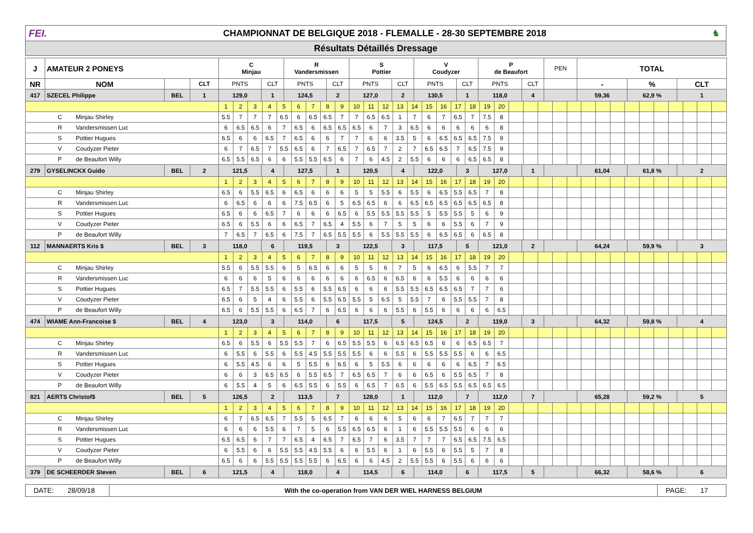FEI.
CHAMPIONNAT DE BELGIQUE 2018 - FLEMALLE - 28-30 SEPTEMBRE 2018
♞
Résultats Détaillés Dressage
| J | AMATEUR 2 PONEYS | | | C Minjau | | R Vandersmissen | | S Pottier | | V Coudyzer | | P de Beaufort | | PEN | TOTAL | | |
| NR | NOM | | CLT | PNTS | CLT | PNTS | CLT | PNTS | CLT | PNTS | CLT | PNTS | CLT | | - | % | CLT |
| 417 | SZECEL Philippe | BEL | 1 | 129,0 | 1 | 124,5 | 2 | 127,0 | 2 | 130,5 | 1 | 118,0 | 4 | | 59,36 | 62,9 % | 1 |
| | | | | / 1 / 2 / 3 / 4 / 5 / 6 / 7 / 8 / 9 / 10 / 11 / 12 / 13 / 14 / 15 / 16 / 17 / 18 / 19 / 20 / / / / / / / / / / / / / / / / | | | | | | | | | | | | | |
| C Minjau Shirley | | | | / 5.5 / 7 / 7 / 7 / 6.5 / 6 / 6.5 / 6.5 / 7 / 7 / 6.5 / 6.5 / 1 / 7 / 6 / 7 / 6.5 / 7 / 7.5 / 8 / / / / / / / / / / / / / / / / | | | | | | | | | | | | | |
| R Vandersmissen Luc | | | | / 6 / 6.5 / 6.5 / 6 / 7 / 6.5 / 6 / 6.5 / 6.5 / 6.5 / 6 / 7 / 3 / 6.5 / 6 / 6 / 6 / 6 / 6 / 8 / / / / / / / / / / / / / / / / | | | | | | | | | | | | | |
| S Pottier Hugues | | | | / 6.5 / 6 / 6 / 6.5 / 7 / 6.5 / 6 / 6 / 7 / 7 / 6 / 6 / 3.5 / 5 / 6 / 6.5 / 6.5 / 6.5 / 7.5 / 9 / / / / / / / / / / / / / / / / | | | | | | | | | | | | | |
| V Coudyzer Pieter | | | | / 6 / 7 / 6.5 / 7 / 5.5 / 6.5 / 6 / 7 / 6.5 / 7 / 6.5 / 7 / 2 / 7 / 6.5 / 6.5 / 7 / 6.5 / 7.5 / 9 / / / / / / / / / / / / / / / / | | | | | | | | | | | | | |
| P de Beaufort Willy | | | | / 6.5 / 5.5 / 6.5 / 6 / 6 / 5.5 / 5.5 / 6.5 / 6 / 7 / 6 / 4.5 / 2 / 5.5 / 6 / 6 / 6 / 6.5 / 6.5 / 8 / / / / / / / / / / / / / / / / | | | | | | | | | | | | | |
| 279 | GYSELINCKX Guido | BEL | 2 | 121,5 | 4 | 127,5 | 1 | 120,5 | 4 | 122,0 | 3 | 127,0 | 1 | | 61,04 | 61,8 % | 2 |
| | | | | / 1 / 2 / 3 / 4 / 5 / 6 / 7 / 8 / 9 / 10 / 11 / 12 / 13 / 14 / 15 / 16 / 17 / 18 / 19 / 20 / / / / / / / / / / / / / / / / | | | | | | | | | | | | | |
| C Minjau Shirley | | | | / 6.5 / 6 / 5.5 / 6.5 / 6 / 6.5 / 6 / 6 / 6 / 5 / 5 / 5.5 / 6 / 5.5 / 6 / 6.5 / 5.5 / 6.5 / 7 / 8 / / / / / / / / / / / / / / / / | | | | | | | | | | | | | |
| R Vandersmissen Luc | | | | / 6 / 6.5 / 6 / 6 / 6 / 7.5 / 6.5 / 6 / 5 / 6.5 / 6.5 / 6 / 6 / 6.5 / 6.5 / 6.5 / 6.5 / 6.5 / 6.5 / 8 / / / / / / / / / / / / / / / / | | | | | | | | | | | | | |
| S Pottier Hugues | | | | / 6.5 / 6 / 6 / 6.5 / 7 / 6 / 6 / 6 / 6.5 / 6 / 5.5 / 5.5 / 5.5 / 5.5 / 5 / 5.5 / 5.5 / 5 / 6 / 9 / / / / / / / / / / / / / / / / | | | | | | | | | | | | | |
| V Coudyzer Pieter | | | | / 6.5 / 6 / 5.5 / 6 / 6 / 6.5 / 7 / 6.5 / 4 / 5.5 / 6 / 7 / 5 / 5 / 6 / 6 / 5.5 / 6 / 7 / 9 / / / / / / / / / / / / / / / / | | | | | | | | | | | | | |
| P de Beaufort Willy | | | | / 7 / 6.5 / 7 / 6.5 / 6 / 7.5 / 7 / 6.5 / 5.5 / 5.5 / 6 / 5.5 / 5.5 / 5.5 / 6 / 6.5 / 6.5 / 6 / 6.5 / 8 / / / / / / / / / / / / / / / / | | | | | | | | | | | | | |
| 112 | MANNAERTS Kris $ | BEL | 3 | 118,0 | 6 | 119,5 | 3 | 122,5 | 3 | 117,5 | 5 | 121,0 | 2 | | 64,24 | 59,9 % | 3 |
| | | | | / 1 / 2 / 3 / 4 / 5 / 6 / 7 / 8 / 9 / 10 / 11 / 12 / 13 / 14 / 15 / 16 / 17 / 18 / 19 / 20 / / / / / / / / / / / / / / / / | | | | | | | | | | | | | |
| C Minjau Shirley | | | | / 5.5 / 6 / 5.5 / 5.5 / 6 / 5 / 6.5 / 6 / 6 / 5 / 5 / 6 / 7 / 5 / 6 / 6.5 / 6 / 5.5 / 7 / 7 / / / / / / / / / / / / / / / / | | | | | | | | | | | | | |
| R Vandersmissen Luc | | | | / 6 / 6 / 6 / 5 / 6 / 6 / 6 / 6 / 6 / 6 / 6.5 / 6 / 6.5 / 6 / 6 / 5.5 / 6 / 6 / 6 / 6 / / / / / / / / / / / / / / / / | | | | | | | | | | | | | |
| S Pottier Hugues | | | | / 6.5 / 7 / 5.5 / 5.5 / 6 / 5.5 / 6 / 5.5 / 6.5 / 6 / 6 / 6 / 5.5 / 5.5 / 6.5 / 6.5 / 6.5 / 7 / 7 / 6 / / / / / / / / / / / / / / / / | | | | | | | | | | | | | |
| V Coudyzer Pieter | | | | / 6.5 / 6 / 5 / 4 / 6 / 5.5 / 6 / 5.5 / 6.5 / 5.5 / 5 / 6.5 / 5 / 5.5 / 7 / 6 / 5.5 / 5.5 / 7 / 8 / / / / / / / / / / / / / / / / | | | | | | | | | | | | | |
| P de Beaufort Willy | | | | / 6.5 / 6 / 5.5 / 5.5 / 6 / 6.5 / 7 / 6 / 6.5 / 6 / 6 / 6 / 5.5 / 6 / 5.5 / 6 / 6 / 6 / 6 / 6.5 / / / / / / / / / / / / / / / / | | | | | | | | | | | | | |
| 474 | WIAME Ann-Francoise $ | BEL | 4 | 123,0 | 3 | 114,0 | 6 | 117,5 | 5 | 124,5 | 2 | 119,0 | 3 | | 64,32 | 59,8 % | 4 |
| | | | | / 1 / 2 / 3 / 4 / 5 / 6 / 7 / 8 / 9 / 10 / 11 / 12 / 13 / 14 / 15 / 16 / 17 / 18 / 19 / 20 / / / / / / / / / / / / / / / / | | | | | | | | | | | | | |
| C Minjau Shirley | | | | / 6.5 / 6 / 5.5 / 6 / 5.5 / 5.5 / 7 / 6 / 6.5 / 5.5 / 5.5 / 6 / 6.5 / 6.5 / 6.5 / 6 / 6 / 6.5 / 6.5 / 7 / / / / / / / / / / / / / / / / | | | | | | | | | | | | | |
| R Vandersmissen Luc | | | | / 6 / 5.5 / 6 / 5.5 / 6 / 5.5 / 4.5 / 5.5 / 5.5 / 5.5 / 6 / 6 / 5.5 / 6 / 5.5 / 5.5 / 5.5 / 6 / 6 / 6.5 / / / / / / / / / / / / / / / / | | | | | | | | | | | | | |
| S Pottier Hugues | | | | / 6 / 5.5 / 4.5 / 6 / 6 / 5 / 5.5 / 6 / 6.5 / 6 / 5 / 5.5 / 6 / 6 / 6 / 6 / 6 / 6.5 / 7 / 6.5 / / / / / / / / / / / / / / / / | | | | | | | | | | | | | |
| V Coudyzer Pieter | | | | / 6 / 6 / 3 / 6.5 / 6.5 / 6 / 5.5 / 6.5 / 7 / 6.5 / 6.5 / 7 / 6 / 6 / 6.5 / 6 / 5.5 / 6.5 / 7 / 8 / / / / / / / / / / / / / / / / | | | | | | | | | | | | | |
| P de Beaufort Willy | | | | / 6 / 5.5 / 4 / 5 / 6 / 6.5 / 5.5 / 6 / 5.5 / 6 / 6.5 / 7 / 6.5 / 6 / 5.5 / 6.5 / 5.5 / 6.5 / 6.5 / 6.5 / / / / / / / / / / / / / / / / | | | | | | | | | | | | | |
| 821 | AERTS Christof$ | BEL | 5 | 126,5 | 2 | 113,5 | 7 | 128,0 | 1 | 112,0 | 7 | 112,0 | 7 | | 65,28 | 59,2 % | 5 |
| | | | | / 1 / 2 / 3 / 4 / 5 / 6 / 7 / 8 / 9 / 10 / 11 / 12 / 13 / 14 / 15 / 16 / 17 / 18 / 19 / 20 / / / / / / / / / / / / / / / / | | | | | | | | | | | | | |
| C Minjau Shirley | | | | / 6 / 7 / 6.5 / 6.5 / 7 / 5.5 / 5 / 6.5 / 7 / 6 / 6 / 6 / 5 / 6 / 6 / 7 / 6.5 / 7 / 7 / 7 / / / / / / / / / / / / / / / / | | | | | | | | | | | | | |
| R Vandersmissen Luc | | | | / 6 / 6 / 6 / 5.5 / 6 / 7 / 5 / 6 / 5.5 / 6.5 / 6.5 / 6 / 1 / 6 / 5.5 / 5.5 / 5.5 / 6 / 6 / 6 / / / / / / / / / / / / / / / / | | | | | | | | | | | | | |
| S Pottier Hugues | | | | / 6.5 / 6.5 / 6 / 7 / 7 / 6.5 / 4 / 6.5 / 7 / 6.5 / 7 / 6 / 3.5 / 7 / 7 / 7 / 6.5 / 6.5 / 7.5 / 6.5 / / / / / / / / / / / / / / / / | | | | | | | | | | | | | |
| V Coudyzer Pieter | | | | / 6 / 5.5 / 6 / 6 / 5.5 / 5.5 / 4.5 / 5.5 / 6 / 6 / 5.5 / 6 / 1 / 6 / 5.5 / 6 / 5.5 / 5 / 7 / 8 / / / / / / / / / / / / / / / / | | | | | | | | | | | | | |
| P de Beaufort Willy | | | | / 6.5 / 6 / 6 / 5.5 / 5.5 / 5.5 / 5.5 / 6 / 6.5 / 6 / 6 / 4.5 / 2 / 5.5 / 5.5 / 6 / 5.5 / 6 / 6 / 6 / / / / / / / / / / / / / / / / | | | | | | | | | | | | | |
| 379 | DE SCHEERDER Steven | BEL | 6 | 121,5 | 4 | 118,0 | 4 | 114,5 | 6 | 114,0 | 6 | 117,5 | 5 | | 66,32 | 58,6 % | 6 |
DATE: 28/09/18
With the co-operation from VAN DER WIEL HARNESS BELGIUM
PAGE: 17